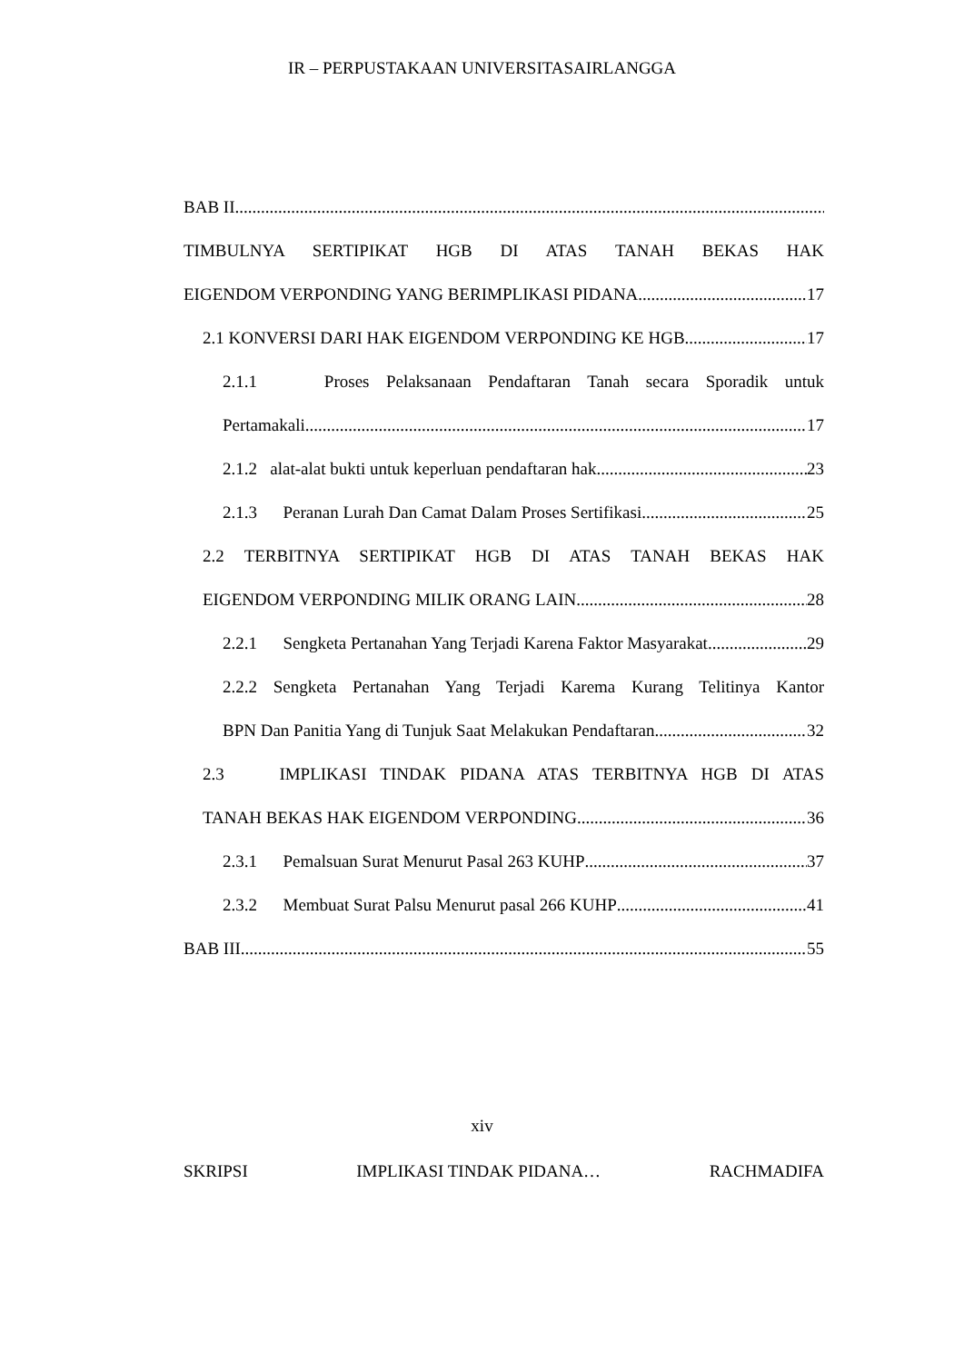IR – PERPUSTAKAAN UNIVERSITASAIRLANGGA
BAB II
TIMBULNYA SERTIPIKAT HGB DI ATAS TANAH BEKAS HAK
EIGENDOM VERPONDING YANG BERIMPLIKASI PIDANA 17
2.1 KONVERSI DARI HAK EIGENDOM VERPONDING KE HGB 17
2.1.1 Proses Pelaksanaan Pendaftaran Tanah secara Sporadik untuk
Pertamakali 17
2.1.2 alat-alat bukti untuk keperluan pendaftaran hak 23
2.1.3 Peranan Lurah Dan Camat Dalam Proses Sertifikasi 25
2.2 TERBITNYA SERTIPIKAT HGB DI ATAS TANAH BEKAS HAK
EIGENDOM VERPONDING MILIK ORANG LAIN 28
2.2.1 Sengketa Pertanahan Yang Terjadi Karena Faktor Masyarakat 29
2.2.2 Sengketa Pertanahan Yang Terjadi Karema Kurang Telitinya Kantor
BPN Dan Panitia Yang di Tunjuk Saat Melakukan Pendaftaran 32
2.3 IMPLIKASI TINDAK PIDANA ATAS TERBITNYA HGB DI ATAS
TANAH BEKAS HAK EIGENDOM VERPONDING 36
2.3.1 Pemalsuan Surat Menurut Pasal 263 KUHP 37
2.3.2 Membuat Surat Palsu Menurut pasal 266 KUHP 41
BAB III 55
xiv
SKRIPSI IMPLIKASI TINDAK PIDANA… RACHMADIFA